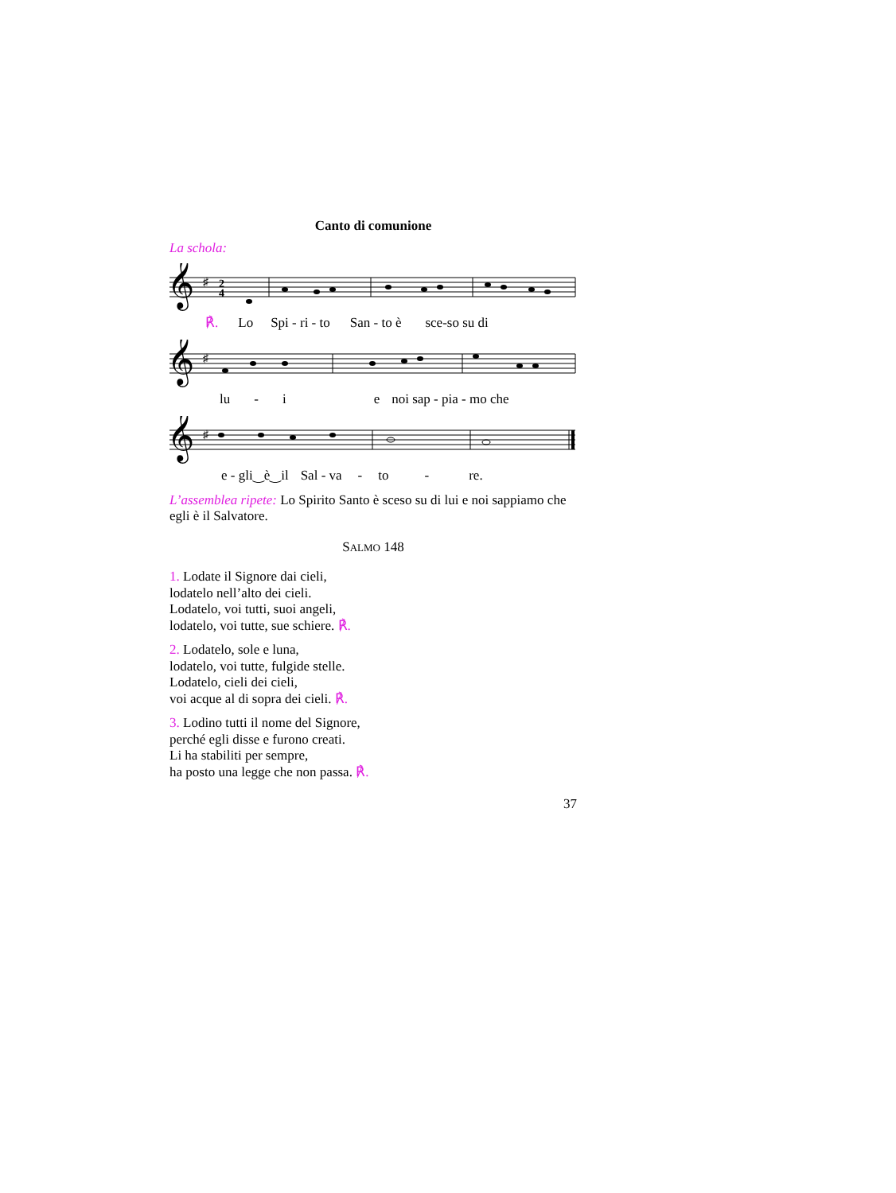Canto di comunione
La schola:
𝄞
♯
2
4
℟. Lo Spi - ri - to San - to è sce-so su di
𝄞
♯
lu - i e noi sap - pia - mo che
𝄞
♯
e - gli‿è‿il Sal - va - to - re.
L’assemblea ripete: Lo Spirito Santo è sceso su di lui e noi sappiamo che egli è il Salvatore.
SALMO 148
1. Lodate il Signore dai cieli,
lodatelo nell’alto dei cieli.
Lodatelo, voi tutti, suoi angeli,
lodatelo, voi tutte, sue schiere. ℟.
2. Lodatelo, sole e luna,
lodatelo, voi tutte, fulgide stelle.
Lodatelo, cieli dei cieli,
voi acque al di sopra dei cieli. ℟.
3. Lodino tutti il nome del Signore,
perché egli disse e furono creati.
Li ha stabiliti per sempre,
ha posto una legge che non passa. ℟.
37